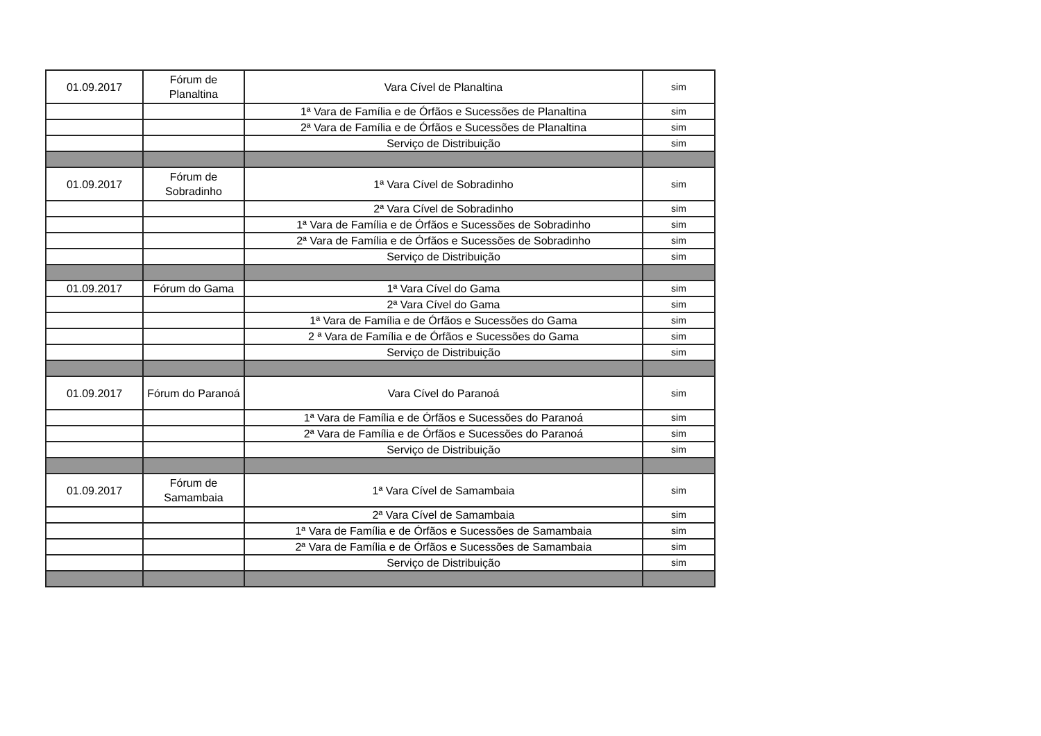| 01.09.2017 | Fórum de Planaltina | Vara Cível de Planaltina | sim |
| | | 1ª Vara de Família e de Órfãos e Sucessões de Planaltina | sim |
| | | 2ª Vara de Família e de Órfãos e Sucessões de Planaltina | sim |
| | | Serviço de Distribuição | sim |
| 01.09.2017 | Fórum de Sobradinho | 1ª Vara Cível de Sobradinho | sim |
| | | 2ª Vara Cível de Sobradinho | sim |
| | | 1ª Vara de Família e de Órfãos e Sucessões de Sobradinho | sim |
| | | 2ª Vara de Família e de Órfãos e Sucessões de Sobradinho | sim |
| | | Serviço de Distribuição | sim |
| 01.09.2017 | Fórum do Gama | 1ª Vara Cível do Gama | sim |
| | | 2ª Vara Cível do Gama | sim |
| | | 1ª Vara de Família e de Órfãos e Sucessões do Gama | sim |
| | | 2 ª Vara de Família e de Órfãos e Sucessões do Gama | sim |
| | | Serviço de Distribuição | sim |
| 01.09.2017 | Fórum do Paranoá | Vara Cível do Paranoá | sim |
| | | 1ª Vara de Família e de Órfãos e Sucessões do Paranoá | sim |
| | | 2ª Vara de Família e de Órfãos e Sucessões do Paranoá | sim |
| | | Serviço de Distribuição | sim |
| 01.09.2017 | Fórum de Samambaia | 1ª Vara Cível de Samambaia | sim |
| | | 2ª Vara Cível de Samambaia | sim |
| | | 1ª Vara de Família e de Órfãos e Sucessões de Samambaia | sim |
| | | 2ª Vara de Família e de Órfãos e Sucessões de Samambaia | sim |
| | | Serviço de Distribuição | sim |